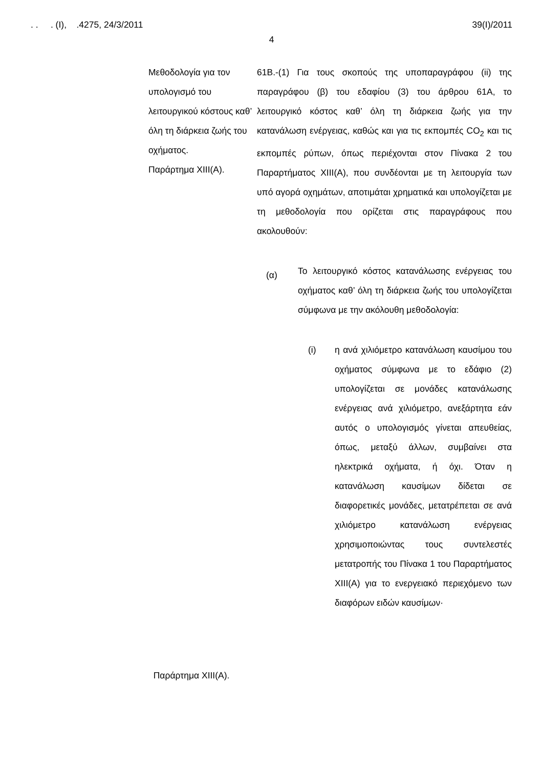. . . (Ι), .4275, 24/3/2011 39(Ι)/2011
4
Μεθοδολογία για τον υπολογισμό του λειτουργικού κόστους καθ’ όλη τη διάρκεια ζωής του οχήματος.
Παράρτημα XIII(A).
Παράρτημα XIII(A).
61Β.-(1) Για τους σκοπούς της υποπαραγράφου (ii) της παραγράφου (β) του εδαφίου (3) του άρθρου 61Α, το λειτουργικό κόστος καθ’ όλη τη διάρκεια ζωής για την κατανάλωση ενέργειας, καθώς και για τις εκπομπές CO<sub>2</sub> και τις εκπομπές ρύπων, όπως περιέχονται στον Πίνακα 2 του Παραρτήματος XIII(A), που συνδέονται με τη λειτουργία των υπό αγορά οχημάτων, αποτιμάται χρηματικά και υπολογίζεται με τη μεθοδολογία που ορίζεται στις παραγράφους που ακολουθούν:
(α)
Το λειτουργικό κόστος κατανάλωσης ενέργειας του οχήματος καθ’ όλη τη διάρκεια ζωής του υπολογίζεται σύμφωνα με την ακόλουθη μεθοδολογία:
(i)
η ανά χιλιόμετρο κατανάλωση καυσίμου του οχήματος σύμφωνα με το εδάφιο (2) υπολογίζεται σε μονάδες κατανάλωσης ενέργειας ανά χιλιόμετρο, ανεξάρτητα εάν αυτός ο υπολογισμός γίνεται απευθείας, όπως, μεταξύ άλλων, συμβαίνει στα ηλεκτρικά οχήματα, ή όχι. Όταν η κατανάλωση καυσίμων δίδεται σε διαφορετικές μονάδες, μετατρέπεται σε ανά χιλιόμετρο κατανάλωση ενέργειας χρησιμοποιώντας τους συντελεστές μετατροπής του Πίνακα 1 του Παραρτήματος XIII(A) για το ενεργειακό περιεχόμενο των διαφόρων ειδών καυσίμων·